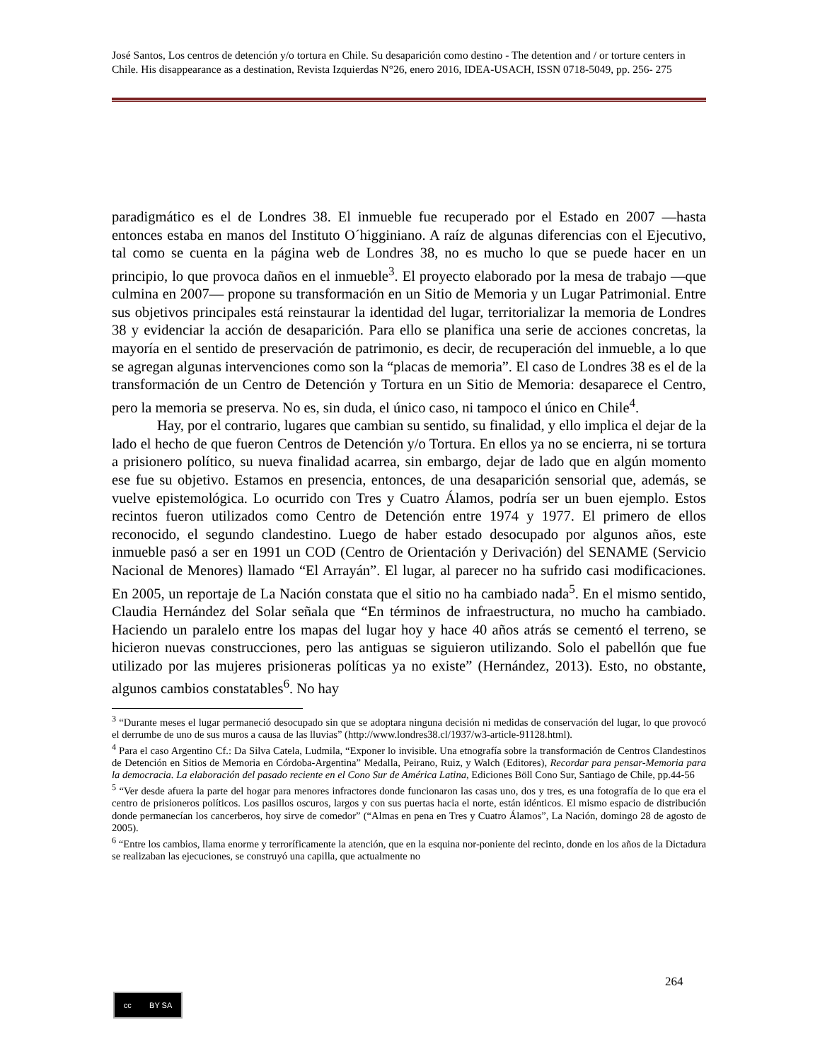José Santos, Los centros de detención y/o tortura en Chile. Su desaparición como destino - The detention and / or torture centers in Chile. His disappearance as a destination, Revista Izquierdas N°26, enero 2016, IDEA-USACH, ISSN 0718-5049, pp. 256- 275
paradigmático es el de Londres 38. El inmueble fue recuperado por el Estado en 2007 —hasta entonces estaba en manos del Instituto O´higginiano. A raíz de algunas diferencias con el Ejecutivo, tal como se cuenta en la página web de Londres 38, no es mucho lo que se puede hacer en un principio, lo que provoca daños en el inmueble<sup>3</sup>. El proyecto elaborado por la mesa de trabajo —que culmina en 2007— propone su transformación en un Sitio de Memoria y un Lugar Patrimonial. Entre sus objetivos principales está reinstaurar la identidad del lugar, territorializar la memoria de Londres 38 y evidenciar la acción de desaparición. Para ello se planifica una serie de acciones concretas, la mayoría en el sentido de preservación de patrimonio, es decir, de recuperación del inmueble, a lo que se agregan algunas intervenciones como son la “placas de memoria”. El caso de Londres 38 es el de la transformación de un Centro de Detención y Tortura en un Sitio de Memoria: desaparece el Centro, pero la memoria se preserva. No es, sin duda, el único caso, ni tampoco el único en Chile<sup>4</sup>.
Hay, por el contrario, lugares que cambian su sentido, su finalidad, y ello implica el dejar de la lado el hecho de que fueron Centros de Detención y/o Tortura. En ellos ya no se encierra, ni se tortura a prisionero político, su nueva finalidad acarrea, sin embargo, dejar de lado que en algún momento ese fue su objetivo. Estamos en presencia, entonces, de una desaparición sensorial que, además, se vuelve epistemológica. Lo ocurrido con Tres y Cuatro Álamos, podría ser un buen ejemplo. Estos recintos fueron utilizados como Centro de Detención entre 1974 y 1977. El primero de ellos reconocido, el segundo clandestino. Luego de haber estado desocupado por algunos años, este inmueble pasó a ser en 1991 un COD (Centro de Orientación y Derivación) del SENAME (Servicio Nacional de Menores) llamado “El Arrayán”. El lugar, al parecer no ha sufrido casi modificaciones. En 2005, un reportaje de La Nación constata que el sitio no ha cambiado nada<sup>5</sup>. En el mismo sentido, Claudia Hernández del Solar señala que “En términos de infraestructura, no mucho ha cambiado. Haciendo un paralelo entre los mapas del lugar hoy y hace 40 años atrás se cementó el terreno, se hicieron nuevas construcciones, pero las antiguas se siguieron utilizando. Solo el pabellón que fue utilizado por las mujeres prisioneras políticas ya no existe” (Hernández, 2013). Esto, no obstante, algunos cambios constatables<sup>6</sup>. No hay
<sup>3</sup> “Durante meses el lugar permaneció desocupado sin que se adoptara ninguna decisión ni medidas de conservación del lugar, lo que provocó el derrumbe de uno de sus muros a causa de las lluvias” (http://www.londres38.cl/1937/w3-article-91128.html).
<sup>4</sup> Para el caso Argentino Cf.: Da Silva Catela, Ludmila, “Exponer lo invisible. Una etnografía sobre la transformación de Centros Clandestinos de Detención en Sitios de Memoria en Córdoba-Argentina” Medalla, Peirano, Ruiz, y Walch (Editores), Recordar para pensar-Memoria para la democracia. La elaboración del pasado reciente en el Cono Sur de América Latina, Ediciones Böll Cono Sur, Santiago de Chile, pp.44-56
<sup>5</sup> “Ver desde afuera la parte del hogar para menores infractores donde funcionaron las casas uno, dos y tres, es una fotografía de lo que era el centro de prisioneros políticos. Los pasillos oscuros, largos y con sus puertas hacia el norte, están idénticos. El mismo espacio de distribución donde permanecían los cancerberos, hoy sirve de comedor” (“Almas en pena en Tres y Cuatro Álamos”, La Nación, domingo 28 de agosto de 2005).
<sup>6</sup> “Entre los cambios, llama enorme y terroríficamente la atención, que en la esquina nor-poniente del recinto, donde en los años de la Dictadura se realizaban las ejecuciones, se construyó una capilla, que actualmente no
264
cc BY SA